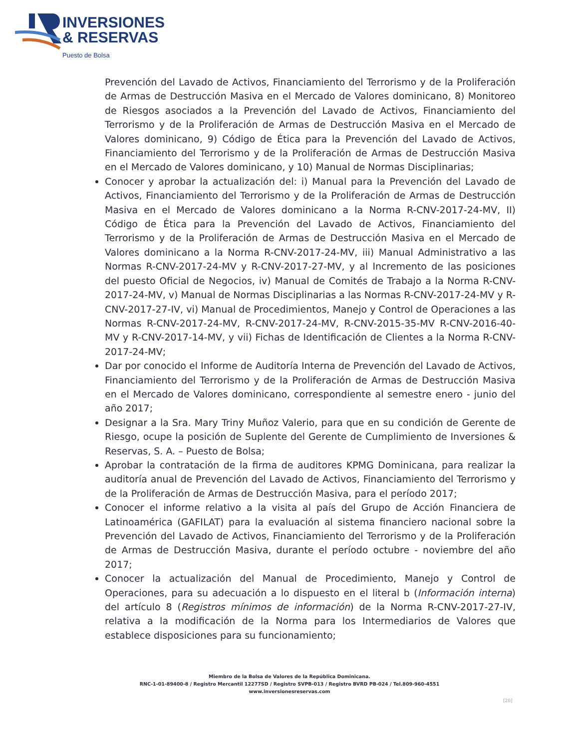INVERSIONES
& RESERVAS
Puesto de Bolsa
Prevención del Lavado de Activos, Financiamiento del Terrorismo y de la Proliferación de Armas de Destrucción Masiva en el Mercado de Valores dominicano, 8) Monitoreo de Riesgos asociados a la Prevención del Lavado de Activos, Financiamiento del Terrorismo y de la Proliferación de Armas de Destrucción Masiva en el Mercado de Valores dominicano, 9) Código de Ética para la Prevención del Lavado de Activos, Financiamiento del Terrorismo y de la Proliferación de Armas de Destrucción Masiva en el Mercado de Valores dominicano, y 10) Manual de Normas Disciplinarias;
Conocer y aprobar la actualización del: i) Manual para la Prevención del Lavado de Activos, Financiamiento del Terrorismo y de la Proliferación de Armas de Destrucción Masiva en el Mercado de Valores dominicano a la Norma R-CNV-2017-24-MV, II) Código de Ética para la Prevención del Lavado de Activos, Financiamiento del Terrorismo y de la Proliferación de Armas de Destrucción Masiva en el Mercado de Valores dominicano a la Norma R-CNV-2017-24-MV, iii) Manual Administrativo a las Normas R-CNV-2017-24-MV y R-CNV-2017-27-MV, y al Incremento de las posiciones del puesto Oficial de Negocios, iv) Manual de Comités de Trabajo a la Norma R-CNV-2017-24-MV, v) Manual de Normas Disciplinarias a las Normas R-CNV-2017-24-MV y R-CNV-2017-27-IV, vi) Manual de Procedimientos, Manejo y Control de Operaciones a las Normas R-CNV-2017-24-MV, R-CNV-2017-24-MV, R-CNV-2015-35-MV R-CNV-2016-40-MV y R-CNV-2017-14-MV, y vii) Fichas de Identificación de Clientes a la Norma R-CNV-2017-24-MV;
Dar por conocido el Informe de Auditoría Interna de Prevención del Lavado de Activos, Financiamiento del Terrorismo y de la Proliferación de Armas de Destrucción Masiva en el Mercado de Valores dominicano, correspondiente al semestre enero - junio del año 2017;
Designar a la Sra. Mary Triny Muñoz Valerio, para que en su condición de Gerente de Riesgo, ocupe la posición de Suplente del Gerente de Cumplimiento de Inversiones & Reservas, S. A. – Puesto de Bolsa;
Aprobar la contratación de la firma de auditores KPMG Dominicana, para realizar la auditoría anual de Prevención del Lavado de Activos, Financiamiento del Terrorismo y de la Proliferación de Armas de Destrucción Masiva, para el período 2017;
Conocer el informe relativo a la visita al país del Grupo de Acción Financiera de Latinoamérica (GAFILAT) para la evaluación al sistema financiero nacional sobre la Prevención del Lavado de Activos, Financiamiento del Terrorismo y de la Proliferación de Armas de Destrucción Masiva, durante el período octubre - noviembre del año 2017;
Conocer la actualización del Manual de Procedimiento, Manejo y Control de Operaciones, para su adecuación a lo dispuesto en el literal b (Información interna) del artículo 8 (Registros mínimos de información) de la Norma R-CNV-2017-27-IV, relativa a la modificación de la Norma para los Intermediarios de Valores que establece disposiciones para su funcionamiento;
Miembro de la Bolsa de Valores de la República Dominicana.
RNC-1-01-89400-8 / Registro Mercantil 12277SD / Registro SVPB-013 / Registro BVRD PB-024 / Tel.809-960-4551
www.inversionesreservas.com
[20]